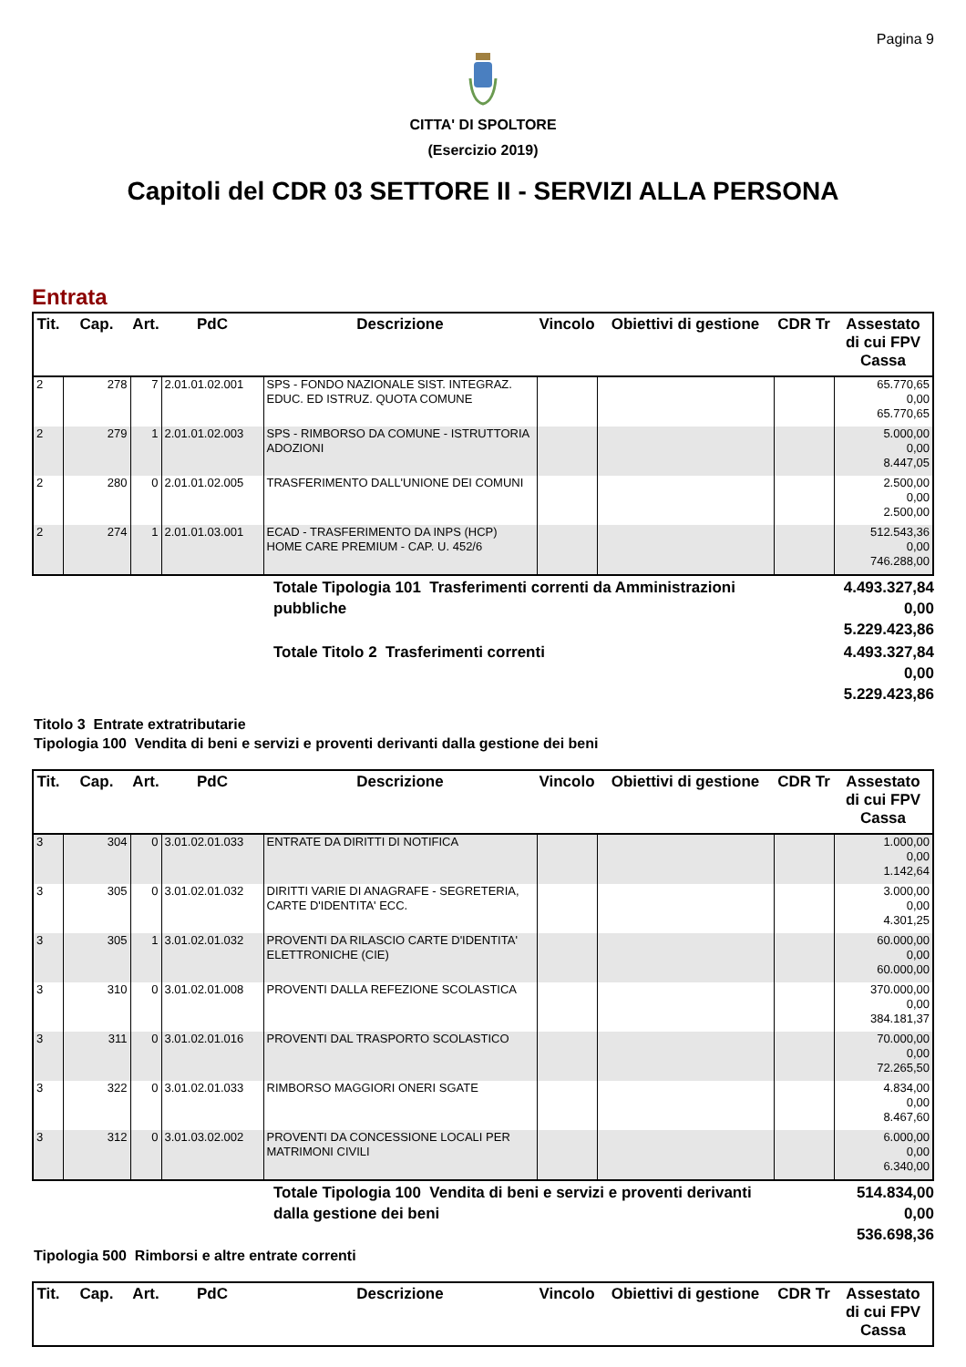Pagina 9
CITTA' DI SPOLTORE
(Esercizio 2019)
Capitoli del CDR 03 SETTORE II - SERVIZI ALLA PERSONA
Entrata
| Tit. | Cap. | Art. | PdC | Descrizione | Vincolo | Obiettivi di gestione | CDR Tr | Assestato di cui FPV Cassa |
| --- | --- | --- | --- | --- | --- | --- | --- | --- |
| 2 | 278 | 7 | 2.01.01.02.001 | SPS - FONDO NAZIONALE SIST. INTEGRAZ. EDUC. ED ISTRUZ. QUOTA COMUNE | | | | 65.770,65 0,00 65.770,65 |
| 2 | 279 | 1 | 2.01.01.02.003 | SPS - RIMBORSO DA COMUNE - ISTRUTTORIA ADOZIONI | | | | 5.000,00 0,00 8.447,05 |
| 2 | 280 | 0 | 2.01.01.02.005 | TRASFERIMENTO DALL'UNIONE DEI COMUNI | | | | 2.500,00 0,00 2.500,00 |
| 2 | 274 | 1 | 2.01.01.03.001 | ECAD - TRASFERIMENTO DA INPS (HCP) HOME CARE PREMIUM - CAP. U. 452/6 | | | | 512.543,36 0,00 746.288,00 |
| | Totale Tipologia 101 Trasferimenti correnti da Amministrazioni pubbliche | 4.493.327,84 0,00 5.229.423,86 |
| | Totale Titolo 2 Trasferimenti correnti | 4.493.327,84 0,00 5.229.423,86 |
Titolo 3 Entrate extratributarie
Tipologia 100 Vendita di beni e servizi e proventi derivanti dalla gestione dei beni
| Tit. | Cap. | Art. | PdC | Descrizione | Vincolo | Obiettivi di gestione | CDR Tr | Assestato di cui FPV Cassa |
| --- | --- | --- | --- | --- | --- | --- | --- | --- |
| 3 | 304 | 0 | 3.01.02.01.033 | ENTRATE DA DIRITTI DI NOTIFICA | | | | 1.000,00 0,00 1.142,64 |
| 3 | 305 | 0 | 3.01.02.01.032 | DIRITTI VARIE DI ANAGRAFE - SEGRETERIA, CARTE D'IDENTITA' ECC. | | | | 3.000,00 0,00 4.301,25 |
| 3 | 305 | 1 | 3.01.02.01.032 | PROVENTI DA RILASCIO CARTE D'IDENTITA' ELETTRONICHE (CIE) | | | | 60.000,00 0,00 60.000,00 |
| 3 | 310 | 0 | 3.01.02.01.008 | PROVENTI DALLA REFEZIONE SCOLASTICA | | | | 370.000,00 0,00 384.181,37 |
| 3 | 311 | 0 | 3.01.02.01.016 | PROVENTI DAL TRASPORTO SCOLASTICO | | | | 70.000,00 0,00 72.265,50 |
| 3 | 322 | 0 | 3.01.02.01.033 | RIMBORSO MAGGIORI ONERI SGATE | | | | 4.834,00 0,00 8.467,60 |
| 3 | 312 | 0 | 3.01.03.02.002 | PROVENTI DA CONCESSIONE LOCALI PER MATRIMONI CIVILI | | | | 6.000,00 0,00 6.340,00 |
| | Totale Tipologia 100 Vendita di beni e servizi e proventi derivanti dalla gestione dei beni | 514.834,00 0,00 536.698,36 |
Tipologia 500 Rimborsi e altre entrate correnti
| Tit. | Cap. | Art. | PdC | Descrizione | Vincolo | Obiettivi di gestione | CDR Tr | Assestato di cui FPV Cassa |
| --- | --- | --- | --- | --- | --- | --- | --- | --- |